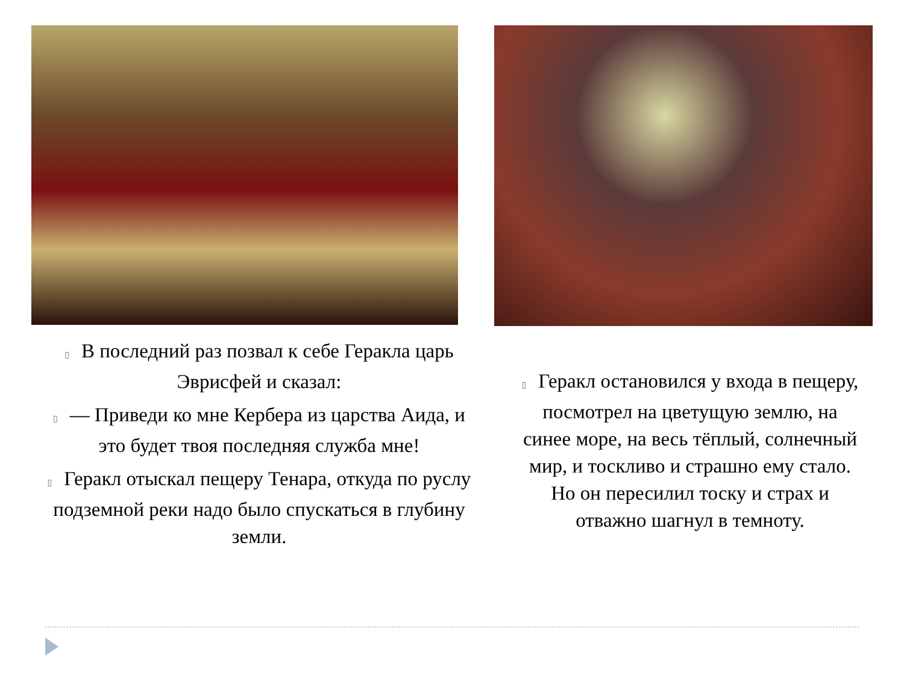▯ В последний раз позвал к себе Геракла царь Эврисфей и сказал:
▯ — Приведи ко мне Кербера из царства Аида, и это будет твоя последняя служба мне!
▯ Геракл отыскал пещеру Тенара, откуда по руслу подземной реки надо было спускаться в глубину земли.
▯ Геракл остановился у входа в пещеру, посмотрел на цветущую землю, на синее море, на весь тёплый, солнечный мир, и тоскливо и страшно ему стало. Но он пересилил тоску и страх и отважно шагнул в темноту.